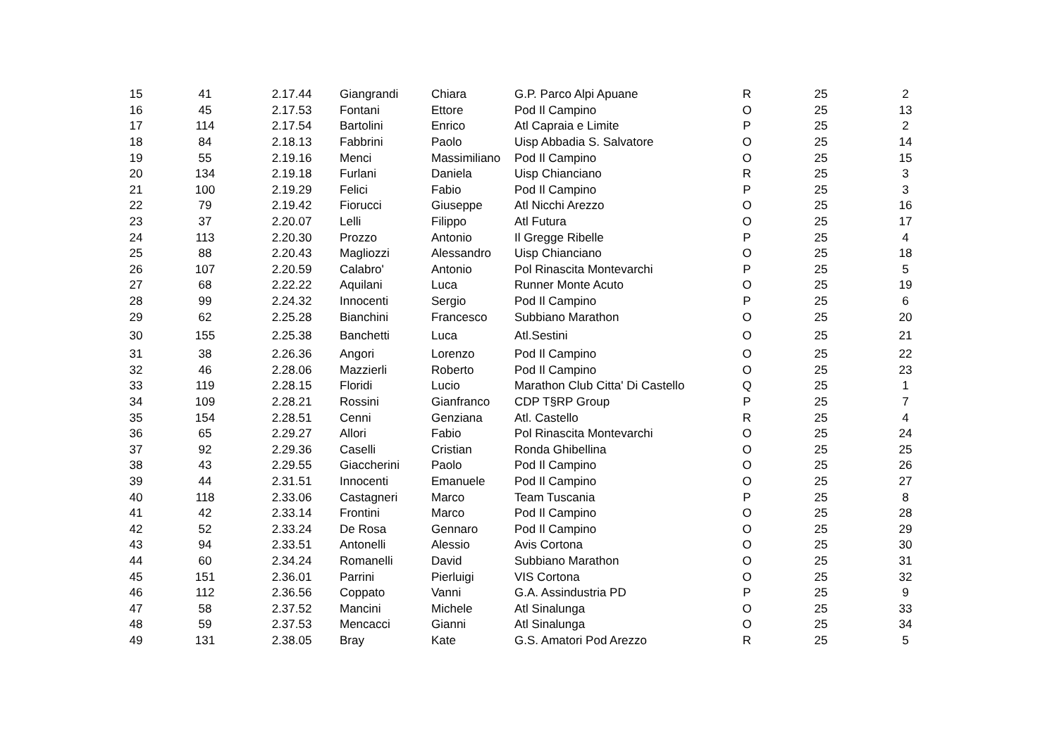| 15 | 41 | 2.17.44 | Giangrandi | Chiara | G.P. Parco Alpi Apuane | R | 25 | 2 |
| 16 | 45 | 2.17.53 | Fontani | Ettore | Pod Il Campino | O | 25 | 13 |
| 17 | 114 | 2.17.54 | Bartolini | Enrico | Atl Capraia e Limite | P | 25 | 2 |
| 18 | 84 | 2.18.13 | Fabbrini | Paolo | Uisp Abbadia S. Salvatore | O | 25 | 14 |
| 19 | 55 | 2.19.16 | Menci | Massimiliano | Pod Il Campino | O | 25 | 15 |
| 20 | 134 | 2.19.18 | Furlani | Daniela | Uisp Chianciano | R | 25 | 3 |
| 21 | 100 | 2.19.29 | Felici | Fabio | Pod Il Campino | P | 25 | 3 |
| 22 | 79 | 2.19.42 | Fiorucci | Giuseppe | Atl Nicchi Arezzo | O | 25 | 16 |
| 23 | 37 | 2.20.07 | Lelli | Filippo | Atl Futura | O | 25 | 17 |
| 24 | 113 | 2.20.30 | Prozzo | Antonio | Il Gregge Ribelle | P | 25 | 4 |
| 25 | 88 | 2.20.43 | Magliozzi | Alessandro | Uisp Chianciano | O | 25 | 18 |
| 26 | 107 | 2.20.59 | Calabro' | Antonio | Pol Rinascita Montevarchi | P | 25 | 5 |
| 27 | 68 | 2.22.22 | Aquilani | Luca | Runner Monte Acuto | O | 25 | 19 |
| 28 | 99 | 2.24.32 | Innocenti | Sergio | Pod Il Campino | P | 25 | 6 |
| 29 | 62 | 2.25.28 | Bianchini | Francesco | Subbiano Marathon | O | 25 | 20 |
| 30 | 155 | 2.25.38 | Banchetti | Luca | Atl.Sestini | O | 25 | 21 |
| 31 | 38 | 2.26.36 | Angori | Lorenzo | Pod Il Campino | O | 25 | 22 |
| 32 | 46 | 2.28.06 | Mazzierli | Roberto | Pod Il Campino | O | 25 | 23 |
| 33 | 119 | 2.28.15 | Floridi | Lucio | Marathon Club Citta' Di Castello | Q | 25 | 1 |
| 34 | 109 | 2.28.21 | Rossini | Gianfranco | CDP T§RP Group | P | 25 | 7 |
| 35 | 154 | 2.28.51 | Cenni | Genziana | Atl. Castello | R | 25 | 4 |
| 36 | 65 | 2.29.27 | Allori | Fabio | Pol Rinascita Montevarchi | O | 25 | 24 |
| 37 | 92 | 2.29.36 | Caselli | Cristian | Ronda Ghibellina | O | 25 | 25 |
| 38 | 43 | 2.29.55 | Giaccherini | Paolo | Pod Il Campino | O | 25 | 26 |
| 39 | 44 | 2.31.51 | Innocenti | Emanuele | Pod Il Campino | O | 25 | 27 |
| 40 | 118 | 2.33.06 | Castagneri | Marco | Team Tuscania | P | 25 | 8 |
| 41 | 42 | 2.33.14 | Frontini | Marco | Pod Il Campino | O | 25 | 28 |
| 42 | 52 | 2.33.24 | De Rosa | Gennaro | Pod Il Campino | O | 25 | 29 |
| 43 | 94 | 2.33.51 | Antonelli | Alessio | Avis Cortona | O | 25 | 30 |
| 44 | 60 | 2.34.24 | Romanelli | David | Subbiano Marathon | O | 25 | 31 |
| 45 | 151 | 2.36.01 | Parrini | Pierluigi | VIS Cortona | O | 25 | 32 |
| 46 | 112 | 2.36.56 | Coppato | Vanni | G.A. Assindustria PD | P | 25 | 9 |
| 47 | 58 | 2.37.52 | Mancini | Michele | Atl Sinalunga | O | 25 | 33 |
| 48 | 59 | 2.37.53 | Mencacci | Gianni | Atl Sinalunga | O | 25 | 34 |
| 49 | 131 | 2.38.05 | Bray | Kate | G.S. Amatori Pod Arezzo | R | 25 | 5 |